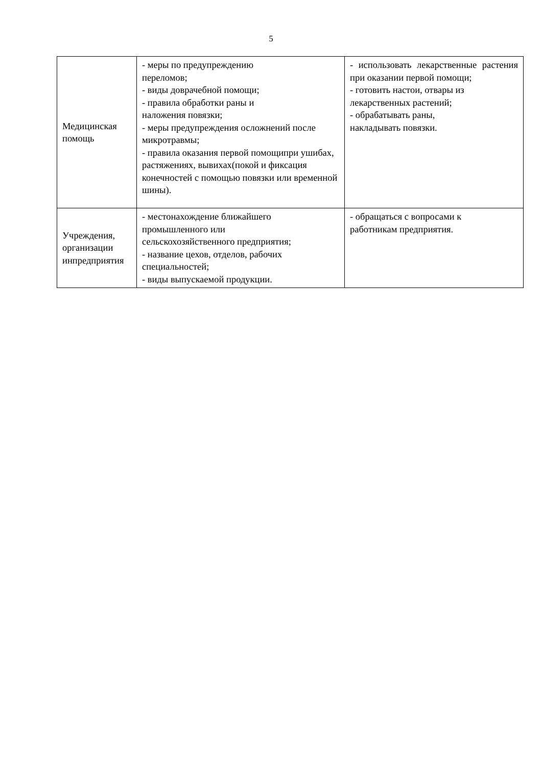5
| Медицинская помощь | - меры по предупреждению переломов; - виды доврачебной помощи; - правила обработки раны и наложения повязки; - меры предупреждения осложнений после микротравмы; - правила оказания первой помощипри ушибах, растяжениях, вывихах(покой и фиксация конечностей с помощью повязки или временной шины). | - использовать лекарственные растения при оказании первой помощи; - готовить настои, отвары из лекарственных растений; - обрабатывать раны, накладывать повязки. |
| Учреждения, организации инпредприятия | - местонахождение ближайшего промышленного или сельскохозяйственного предприятия; - название цехов, отделов, рабочих специальностей; - виды выпускаемой продукции. | - обращаться с вопросами к работникам предприятия. |